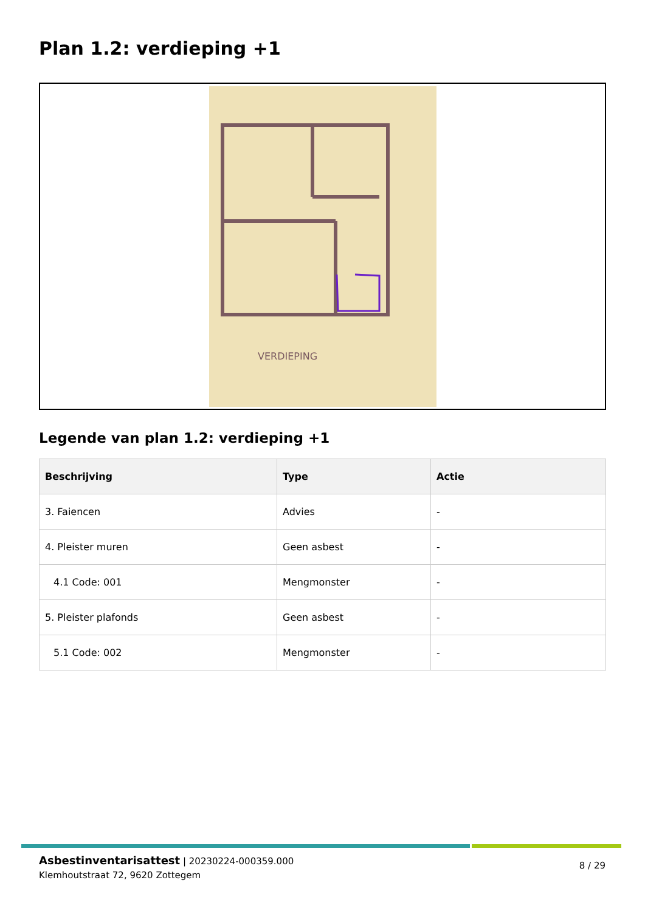Plan 1.2: verdieping +1
VERDIEPING
Legende van plan 1.2: verdieping +1
| Beschrijving | Type | Actie |
| --- | --- | --- |
| 3. Faiencen | Advies | - |
| 4. Pleister muren | Geen asbest | - |
| 4.1 Code: 001 | Mengmonster | - |
| 5. Pleister plafonds | Geen asbest | - |
| 5.1 Code: 002 | Mengmonster | - |
Asbestinventarisattest | 20230224-000359.000
Klemhoutstraat 72, 9620 Zottegem
8 / 29